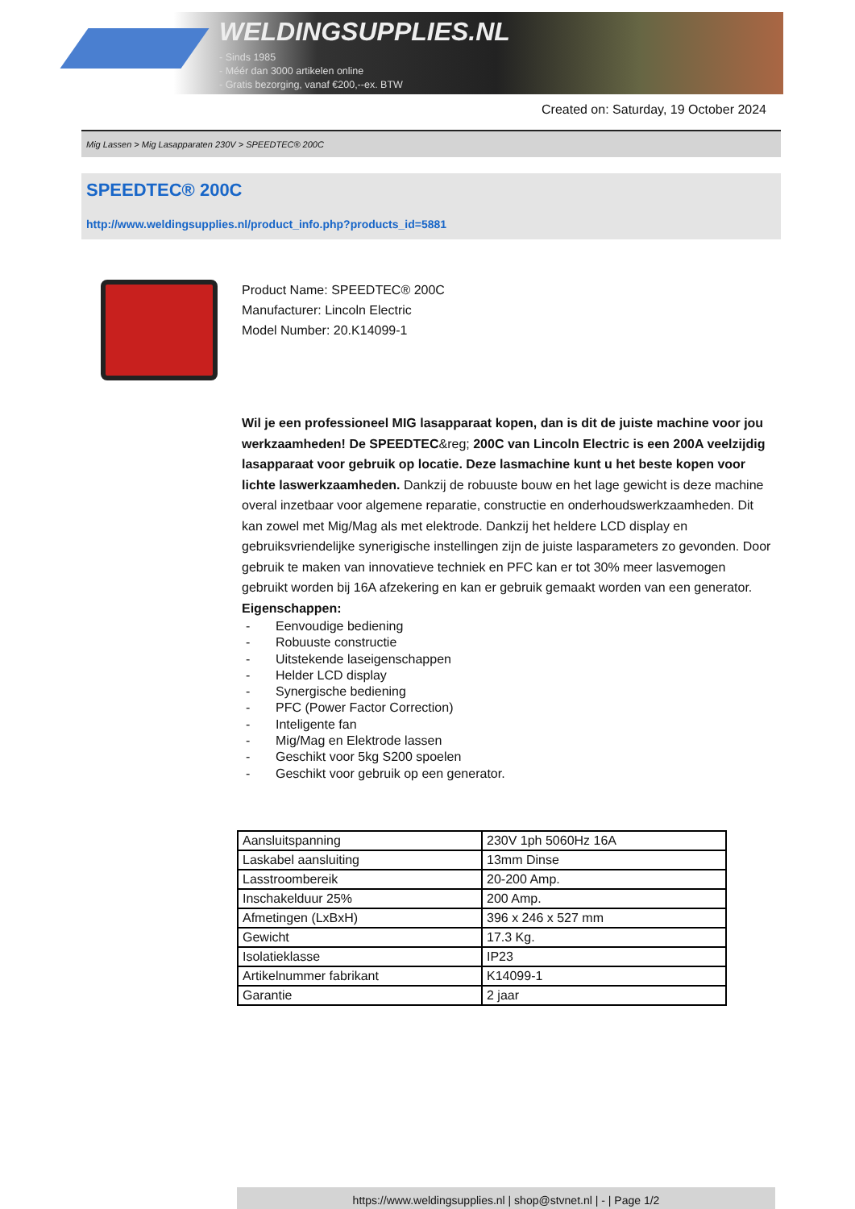WELDINGSUPPLIES.NL
- Sinds 1985
- Méér dan 3000 artikelen online
- Gratis bezorging, vanaf €200,--ex. BTW
Created on: Saturday, 19 October 2024
Mig Lassen > Mig Lasapparaten 230V > SPEEDTEC® 200C
SPEEDTEC® 200C
http://www.weldingsupplies.nl/product_info.php?products_id=5881
Product Name: SPEEDTEC® 200C
Manufacturer: Lincoln Electric
Model Number: 20.K14099-1
Wil je een professioneel MIG lasapparaat kopen, dan is dit de juiste machine voor jou werkzaamheden! De SPEEDTEC&reg; 200C van Lincoln Electric is een 200A veelzijdig lasapparaat voor gebruik op locatie. Deze lasmachine kunt u het beste kopen voor lichte laswerkzaamheden. Dankzij de robuuste bouw en het lage gewicht is deze machine overal inzetbaar voor algemene reparatie, constructie en onderhoudswerkzaamheden. Dit kan zowel met Mig/Mag als met elektrode. Dankzij het heldere LCD display en gebruiksvriendelijke synerigische instellingen zijn de juiste lasparameters zo gevonden. Door gebruik te maken van innovatieve techniek en PFC kan er tot 30% meer lasvemogen gebruikt worden bij 16A afzekering en kan er gebruik gemaakt worden van een generator.
Eigenschappen:
- Eenvoudige bediening
- Robuuste constructie
- Uitstekende laseigenschappen
- Helder LCD display
- Synergische bediening
- PFC (Power Factor Correction)
- Inteligente fan
- Mig/Mag en Elektrode lassen
- Geschikt voor 5kg S200 spoelen
- Geschikt voor gebruik op een generator.
| Aansluitspanning | 230V 1ph 5060Hz 16A |
| Laskabel aansluiting | 13mm Dinse |
| Lasstroombereik | 20-200 Amp. |
| Inschakelduur 25% | 200 Amp. |
| Afmetingen (LxBxH) | 396 x 246 x 527 mm |
| Gewicht | 17.3 Kg. |
| Isolatieklasse | IP23 |
| Artikelnummer fabrikant | K14099-1 |
| Garantie | 2 jaar |
https://www.weldingsupplies.nl | shop@stvnet.nl | - | Page 1/2